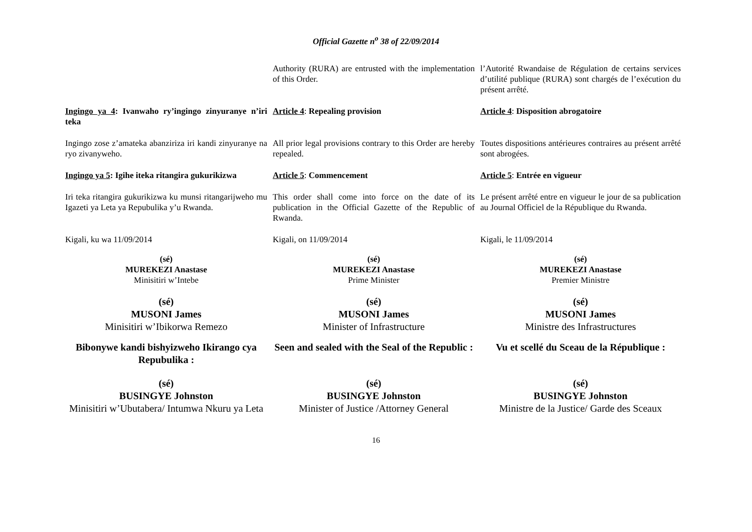Official Gazette n<sup>o</sup> 38 of 22/09/2014
Authority (RURA) are entrusted with the implementation of this Order.
l’Autorité Rwandaise de Régulation de certains services d’utilité publique (RURA) sont chargés de l’exécution du présent arrêté.
Ingingo ya 4: Ivanwaho ry’ingingo zinyuranye n’iri teka
Article 4: Repealing provision
Article 4: Disposition abrogatoire
Ingingo zose z’amateka abanziriza iri kandi zinyuranye na ryo zivanyweho.
All prior legal provisions contrary to this Order are hereby repealed.
Toutes dispositions antérieures contraires au présent arrêté sont abrogées.
Ingingo ya 5: Igihe iteka ritangira gukurikizwa
Article 5: Commencement
Article 5: Entrée en vigueur
Iri teka ritangira gukurikizwa ku munsi ritangarijweho mu Igazeti ya Leta ya Repubulika y’u Rwanda.
This order shall come into force on the date of its publication in the Official Gazette of the Republic of Rwanda.
Le présent arrêté entre en vigueur le jour de sa publication au Journal Officiel de la République du Rwanda.
Kigali, ku wa 11/09/2014
Kigali, on 11/09/2014
Kigali, le 11/09/2014
(sé)
MUREKEZI Anastase
Minisitiri w’Intebe
(sé)
MUREKEZI Anastase
Prime Minister
(sé)
MUREKEZI Anastase
Premier Ministre
(sé)
MUSONI James
Minisitiri w’Ibikorwa Remezo
(sé)
MUSONI James
Minister of Infrastructure
(sé)
MUSONI James
Ministre des Infrastructures
Bibonywe kandi bishyizweho Ikirango cya Repubulika :
Seen and sealed with the Seal of the Republic :
Vu et scellé du Sceau de la République :
(sé)
BUSINGYE Johnston
Minisitiri w’Ubutabera/ Intumwa Nkuru ya Leta
(sé)
BUSINGYE Johnston
Minister of Justice /Attorney General
(sé)
BUSINGYE Johnston
Ministre de la Justice/ Garde des Sceaux
16